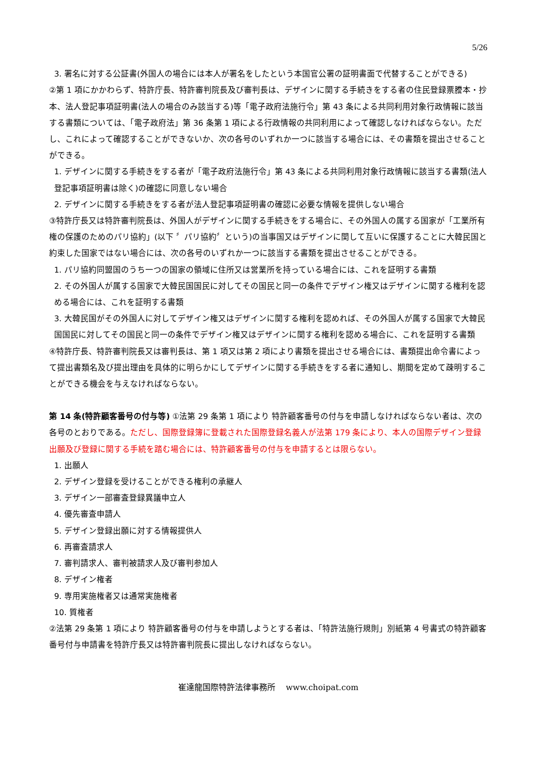5/26
3. 署名に対する公証書(外国人の場合には本人が署名をしたという本国官公署の証明書面で代替することができる)
②第 1 項にかかわらず、特許庁長、特許審判院長及び審判長は、デザインに関する手続きをする者の住民登録票謄本・抄本、法人登記事項証明書(法人の場合のみ該当する)等「電子政府法施行令」第 43 条による共同利用対象行政情報に該当する書類については、「電子政府法」第 36 条第 1 項による行政情報の共同利用によって確認しなければならない。ただし、これによって確認することができないか、次の各号のいずれか一つに該当する場合には、その書類を提出させることができる。
1. デザインに関する手続きをする者が「電子政府法施行令」第 43 条による共同利用対象行政情報に該当する書類(法人登記事項証明書は除く)の確認に同意しない場合
2. デザインに関する手続きをする者が法人登記事項証明書の確認に必要な情報を提供しない場合
③特許庁長又は特許審判院長は、外国人がデザインに関する手続きをする場合に、その外国人の属する国家が「工業所有権の保護のためのパリ協約」(以下 〞パリ協約〞という)の当事国又はデザインに関して互いに保護することに大韓民国と約束した国家ではない場合には、次の各号のいずれか一つに該当する書類を提出させることができる。
1. パリ協約同盟国のうち一つの国家の領域に住所又は営業所を持っている場合には、これを証明する書類
2. その外国人が属する国家で大韓民国国民に対してその国民と同一の条件でデザイン権又はデザインに関する権利を認める場合には、これを証明する書類
3. 大韓民国がその外国人に対してデザイン権又はデザインに関する権利を認めれば、その外国人が属する国家で大韓民国国民に対してその国民と同一の条件でデザイン権又はデザインに関する権利を認める場合に、これを証明する書類
④特許庁長、特許審判院長又は審判長は、第 1 項又は第 2 項により書類を提出させる場合には、書類提出命令書によって提出書類名及び提出理由を具体的に明らかにしてデザインに関する手続きをする者に通知し、期間を定めて疎明することができる機会を与えなければならない。
第 14 条(特許顧客番号の付与等) ①法第 29 条第 1 項により 特許顧客番号の付与を申請しなければならない者は、次の各号のとおりである。ただし、国際登録簿に登載された国際登録名義人が法第 179 条により、本人の国際デザイン登録出願及び登録に関する手続を踏む場合には、特許顧客番号の付与を申請するとは限らない。
1. 出願人
2. デザイン登録を受けることができる権利の承継人
3. デザイン一部審査登録異議申立人
4. 優先審査申請人
5. デザイン登録出願に対する情報提供人
6. 再審査請求人
7. 審判請求人、審判被請求人及び審判参加人
8. デザイン権者
9. 専用実施権者又は通常実施権者
10. 質権者
②法第 29 条第 1 項により 特許顧客番号の付与を申請しようとする者は、「特許法施行規則」別紙第 4 号書式の特許顧客番号付与申請書を特許庁長又は特許審判院長に提出しなければならない。
崔達龍国際特許法律事務所　 www.choipat.com